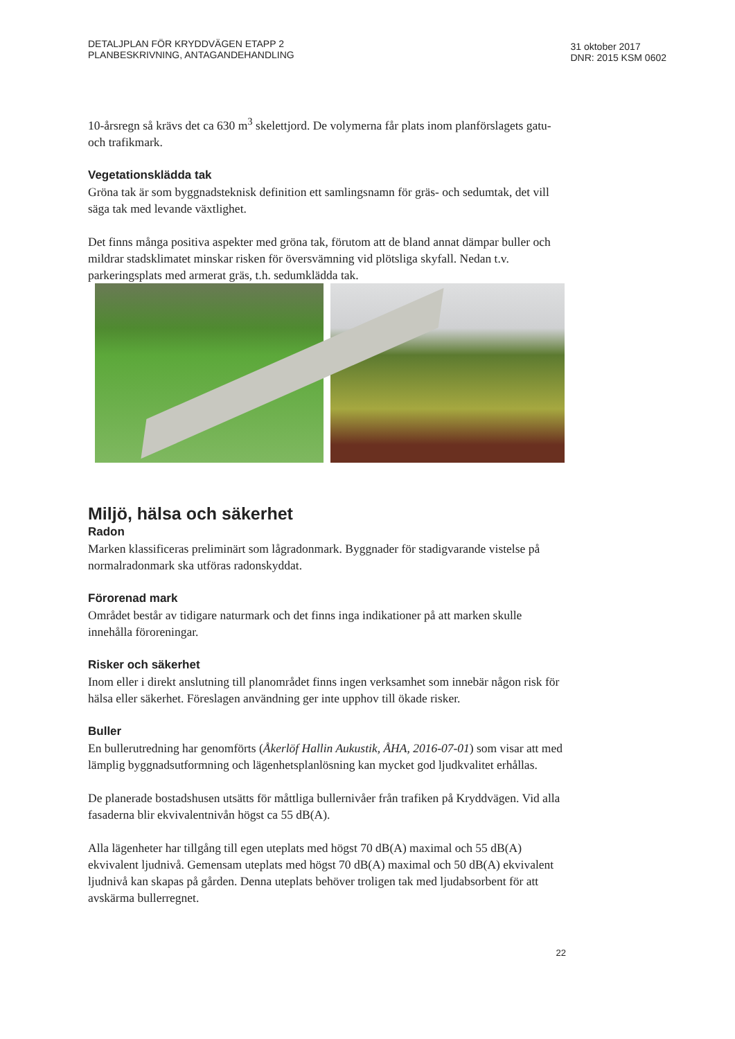DETALJPLAN FÖR KRYDDVÄGEN ETAPP 2
PLANBESKRIVNING, ANTAGANDEHANDLING
31 oktober 2017
DNR: 2015 KSM 0602
10-årsregn så krävs det ca 630 m<sup>3</sup> skelettjord. De volymerna får plats inom planförslagets gatu- och trafikmark.
Vegetationsklädda tak
Gröna tak är som byggnadsteknisk definition ett samlingsnamn för gräs- och sedumtak, det vill säga tak med levande växtlighet.
Det finns många positiva aspekter med gröna tak, förutom att de bland annat dämpar buller och mildrar stadsklimatet minskar risken för översvämning vid plötsliga skyfall. Nedan t.v. parkeringsplats med armerat gräs, t.h. sedumklädda tak.
Miljö, hälsa och säkerhet
Radon
Marken klassificeras preliminärt som lågradonmark. Byggnader för stadigvarande vistelse på normalradonmark ska utföras radonskyddat.
Förorenad mark
Området består av tidigare naturmark och det finns inga indikationer på att marken skulle innehålla föroreningar.
Risker och säkerhet
Inom eller i direkt anslutning till planområdet finns ingen verksamhet som innebär någon risk för hälsa eller säkerhet. Föreslagen användning ger inte upphov till ökade risker.
Buller
En bullerutredning har genomförts (Åkerlöf Hallin Aukustik, ÅHA, 2016-07-01) som visar att med lämplig byggnadsutformning och lägenhetsplanlösning kan mycket god ljudkvalitet erhållas.
De planerade bostadshusen utsätts för måttliga bullernivåer från trafiken på Kryddvägen. Vid alla fasaderna blir ekvivalentnivån högst ca 55 dB(A).
Alla lägenheter har tillgång till egen uteplats med högst 70 dB(A) maximal och 55 dB(A) ekvivalent ljudnivå. Gemensam uteplats med högst 70 dB(A) maximal och 50 dB(A) ekvivalent ljudnivå kan skapas på gården. Denna uteplats behöver troligen tak med ljudabsorbent för att avskärma bullerregnet.
22